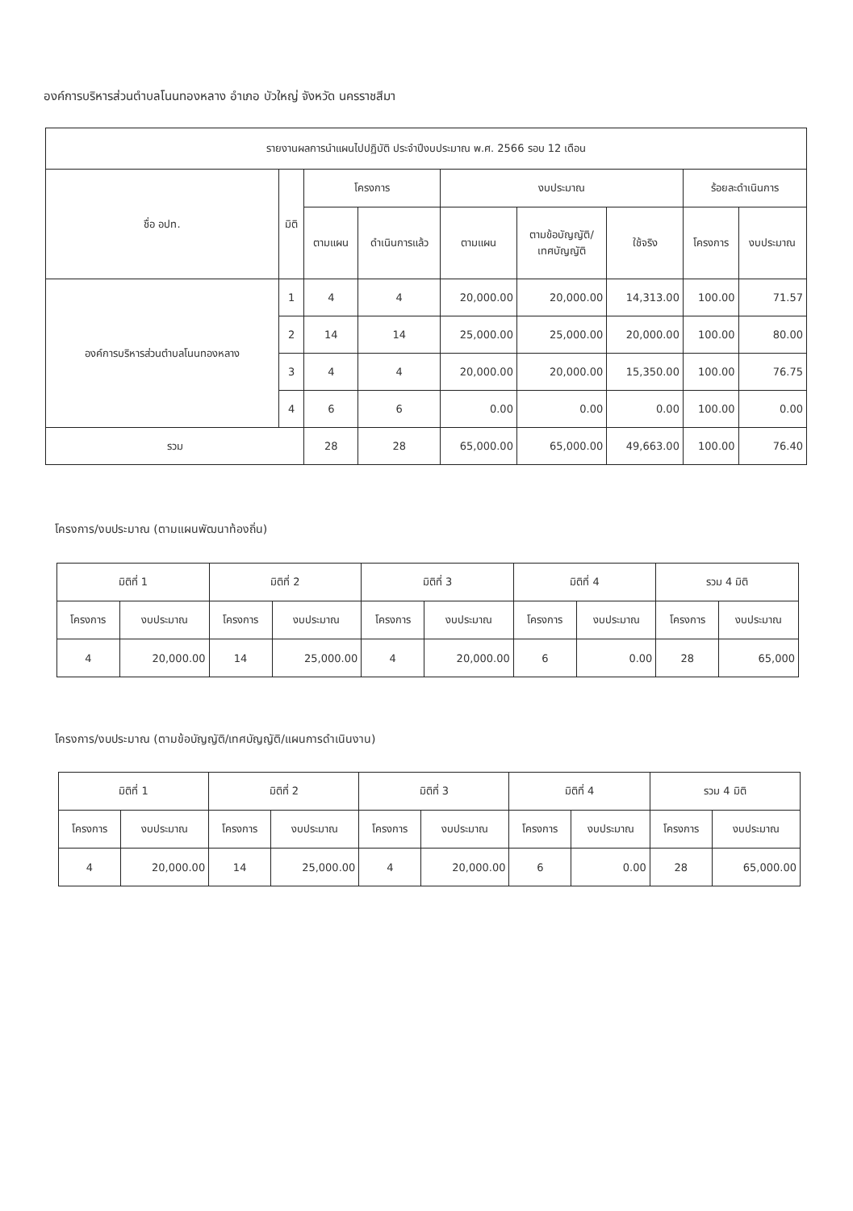องค์การบริหารส่วนตำบลโนนทองหลาง อำเภอ บัวใหญ่ จังหวัด นครราชสีมา
| รายงานผลการนำแผนไปปฏิบัติ ประจำปีงบประมาณ พ.ศ. 2566 รอบ 12 เดือน | | | | | | | | |
| --- | --- | --- | --- | --- | --- | --- | --- | --- |
| ชื่อ อปท. | มิติ | โครงการ | | งบประมาณ | | | ร้อยละดำเนินการ | |
| | | ตามแผน | ดำเนินการแล้ว | ตามแผน | ตามข้อบัญญัติ/ เทศบัญญัติ | ใช้จริง | โครงการ | งบประมาณ |
| องค์การบริหารส่วนตำบลโนนทองหลาง | 1 | 4 | 4 | 20,000.00 | 20,000.00 | 14,313.00 | 100.00 | 71.57 |
| | 2 | 14 | 14 | 25,000.00 | 25,000.00 | 20,000.00 | 100.00 | 80.00 |
| | 3 | 4 | 4 | 20,000.00 | 20,000.00 | 15,350.00 | 100.00 | 76.75 |
| | 4 | 6 | 6 | 0.00 | 0.00 | 0.00 | 100.00 | 0.00 |
| รวม | | 28 | 28 | 65,000.00 | 65,000.00 | 49,663.00 | 100.00 | 76.40 |
โครงการ/งบประมาณ (ตามแผนพัฒนาท้องถิ่น)
| มิติที่ 1 | | มิติที่ 2 | | มิติที่ 3 | | มิติที่ 4 | | รวม 4 มิติ | |
| --- | --- | --- | --- | --- | --- | --- | --- | --- | --- |
| โครงการ | งบประมาณ | โครงการ | งบประมาณ | โครงการ | งบประมาณ | โครงการ | งบประมาณ | โครงการ | งบประมาณ |
| 4 | 20,000.00 | 14 | 25,000.00 | 4 | 20,000.00 | 6 | 0.00 | 28 | 65,000 |
โครงการ/งบประมาณ (ตามข้อบัญญัติ/เทศบัญญัติ/แผนการดำเนินงาน)
| มิติที่ 1 | | มิติที่ 2 | | มิติที่ 3 | | มิติที่ 4 | | รวม 4 มิติ | |
| --- | --- | --- | --- | --- | --- | --- | --- | --- | --- |
| โครงการ | งบประมาณ | โครงการ | งบประมาณ | โครงการ | งบประมาณ | โครงการ | งบประมาณ | โครงการ | งบประมาณ |
| 4 | 20,000.00 | 14 | 25,000.00 | 4 | 20,000.00 | 6 | 0.00 | 28 | 65,000.00 |